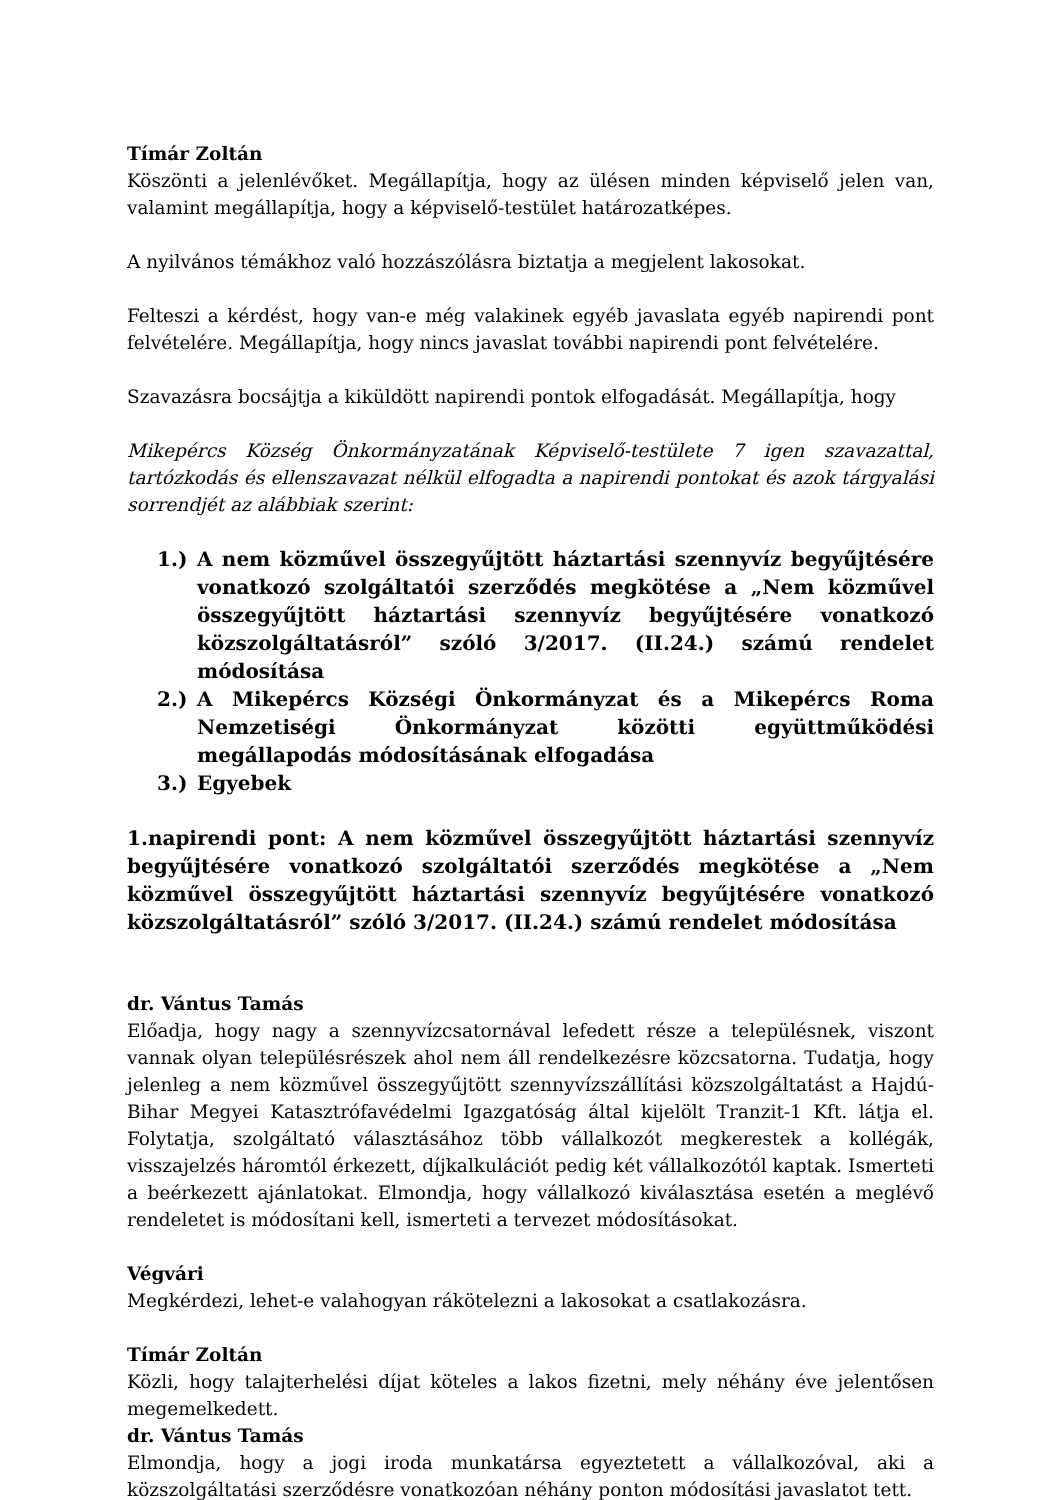Tímár Zoltán
Köszönti a jelenlévőket. Megállapítja, hogy az ülésen minden képviselő jelen van, valamint megállapítja, hogy a képviselő-testület határozatképes.
A nyilvános témákhoz való hozzászólásra biztatja a megjelent lakosokat.
Felteszi a kérdést, hogy van-e még valakinek egyéb javaslata egyéb napirendi pont felvételére. Megállapítja, hogy nincs javaslat további napirendi pont felvételére.
Szavazásra bocsájtja a kiküldött napirendi pontok elfogadását. Megállapítja, hogy
Mikepércs Község Önkormányzatának Képviselő-testülete 7 igen szavazattal, tartózkodás és ellenszavazat nélkül elfogadta a napirendi pontokat és azok tárgyalási sorrendjét az alábbiak szerint:
1.) A nem közművel összegyűjtött háztartási szennyvíz begyűjtésére vonatkozó szolgáltatói szerződés megkötése a „Nem közművel összegyűjtött háztartási szennyvíz begyűjtésére vonatkozó közszolgáltatásról” szóló 3/2017. (II.24.) számú rendelet módosítása
2.) A Mikepércs Községi Önkormányzat és a Mikepércs Roma Nemzetiségi Önkormányzat közötti együttműködési megállapodás módosításának elfogadása
3.) Egyebek
1.napirendi pont: A nem közművel összegyűjtött háztartási szennyvíz begyűjtésére vonatkozó szolgáltatói szerződés megkötése a „Nem közművel összegyűjtött háztartási szennyvíz begyűjtésére vonatkozó közszolgáltatásról” szóló 3/2017. (II.24.) számú rendelet módosítása
dr. Vántus Tamás
Előadja, hogy nagy a szennyvízcsatornával lefedett része a településnek, viszont vannak olyan településrészek ahol nem áll rendelkezésre közcsatorna. Tudatja, hogy jelenleg a nem közművel összegyűjtött szennyvízszállítási közszolgáltatást a Hajdú-Bihar Megyei Katasztrófavédelmi Igazgatóság által kijelölt Tranzit-1 Kft. látja el. Folytatja, szolgáltató választásához több vállalkozót megkerestek a kollégák, visszajelzés háromtól érkezett, díjkalkulációt pedig két vállalkozótól kaptak. Ismerteti a beérkezett ajánlatokat. Elmondja, hogy vállalkozó kiválasztása esetén a meglévő rendeletet is módosítani kell, ismerteti a tervezet módosításokat.
Végvári
Megkérdezi, lehet-e valahogyan rákötelezni a lakosokat a csatlakozásra.
Tímár Zoltán
Közli, hogy talajterhelési díjat köteles a lakos fizetni, mely néhány éve jelentősen megemelkedett.
dr. Vántus Tamás
Elmondja, hogy a jogi iroda munkatársa egyeztetett a vállalkozóval, aki a közszolgáltatási szerződésre vonatkozóan néhány ponton módosítási javaslatot tett.